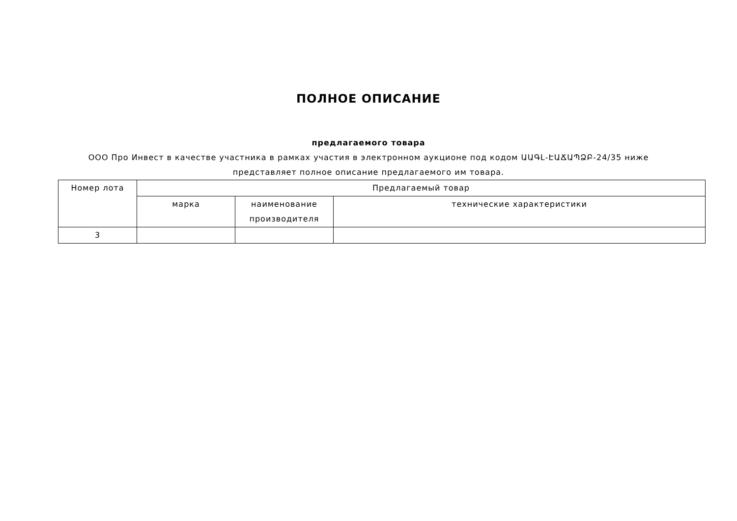ПОЛНОЕ ОПИСАНИЕ
предлагаемого товара
ООО Про Инвест в качестве участника в рамках участия в электронном аукционе под кодом ԱԱԳԼ-ԷԱՃԱՊՁԲ-24/35 ниже представляет полное описание предлагаемого им товара.
| Номер лота | Предлагаемый товар | | |
| --- | --- | --- | --- |
| | марка | наименование производителя | технические характеристики |
| 3 | | | |